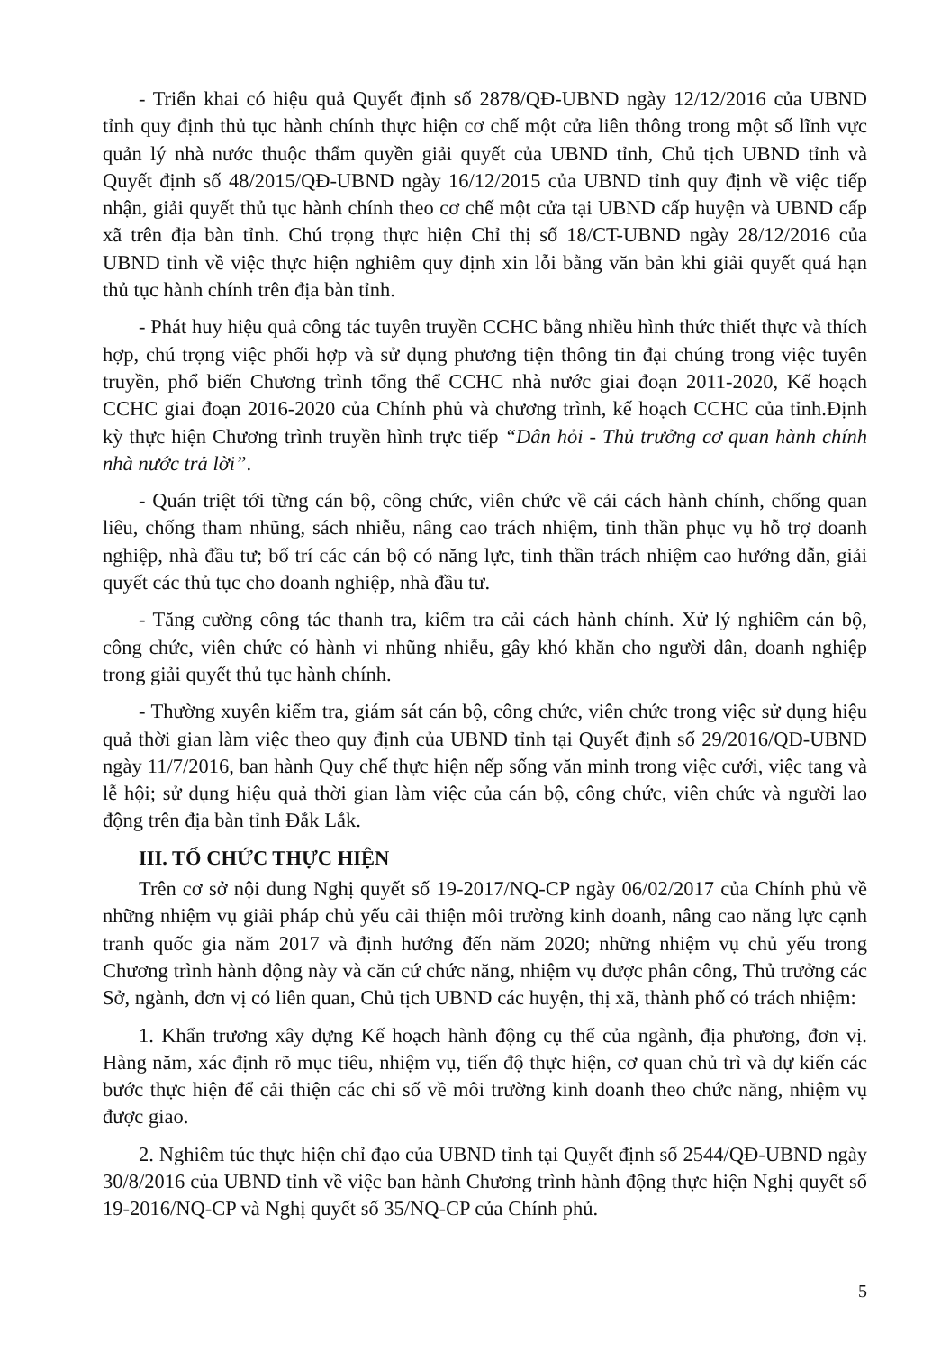- Triển khai có hiệu quả Quyết định số 2878/QĐ-UBND ngày 12/12/2016 của UBND tỉnh quy định thủ tục hành chính thực hiện cơ chế một cửa liên thông trong một số lĩnh vực quản lý nhà nước thuộc thẩm quyền giải quyết của UBND tỉnh, Chủ tịch UBND tỉnh và Quyết định số 48/2015/QĐ-UBND ngày 16/12/2015 của UBND tỉnh quy định về việc tiếp nhận, giải quyết thủ tục hành chính theo cơ chế một cửa tại UBND cấp huyện và UBND cấp xã trên địa bàn tỉnh. Chú trọng thực hiện Chỉ thị số 18/CT-UBND ngày 28/12/2016 của UBND tỉnh về việc thực hiện nghiêm quy định xin lỗi bằng văn bản khi giải quyết quá hạn thủ tục hành chính trên địa bàn tỉnh.
- Phát huy hiệu quả công tác tuyên truyền CCHC bằng nhiều hình thức thiết thực và thích hợp, chú trọng việc phối hợp và sử dụng phương tiện thông tin đại chúng trong việc tuyên truyền, phổ biến Chương trình tổng thể CCHC nhà nước giai đoạn 2011-2020, Kế hoạch CCHC giai đoạn 2016-2020 của Chính phủ và chương trình, kế hoạch CCHC của tỉnh.Định kỳ thực hiện Chương trình truyền hình trực tiếp “Dân hỏi - Thủ trưởng cơ quan hành chính nhà nước trả lời”.
- Quán triệt tới từng cán bộ, công chức, viên chức về cải cách hành chính, chống quan liêu, chống tham nhũng, sách nhiễu, nâng cao trách nhiệm, tinh thần phục vụ hỗ trợ doanh nghiệp, nhà đầu tư; bố trí các cán bộ có năng lực, tinh thần trách nhiệm cao hướng dẫn, giải quyết các thủ tục cho doanh nghiệp, nhà đầu tư.
- Tăng cường công tác thanh tra, kiểm tra cải cách hành chính. Xử lý nghiêm cán bộ, công chức, viên chức có hành vi nhũng nhiễu, gây khó khăn cho người dân, doanh nghiệp trong giải quyết thủ tục hành chính.
- Thường xuyên kiểm tra, giám sát cán bộ, công chức, viên chức trong việc sử dụng hiệu quả thời gian làm việc theo quy định của UBND tỉnh tại Quyết định số 29/2016/QĐ-UBND ngày 11/7/2016, ban hành Quy chế thực hiện nếp sống văn minh trong việc cưới, việc tang và lễ hội; sử dụng hiệu quả thời gian làm việc của cán bộ, công chức, viên chức và người lao động trên địa bàn tỉnh Đắk Lắk.
III. TỔ CHỨC THỰC HIỆN
Trên cơ sở nội dung Nghị quyết số 19-2017/NQ-CP ngày 06/02/2017 của Chính phủ về những nhiệm vụ giải pháp chủ yếu cải thiện môi trường kinh doanh, nâng cao năng lực cạnh tranh quốc gia năm 2017 và định hướng đến năm 2020; những nhiệm vụ chủ yếu trong Chương trình hành động này và căn cứ chức năng, nhiệm vụ được phân công, Thủ trưởng các Sở, ngành, đơn vị có liên quan, Chủ tịch UBND các huyện, thị xã, thành phố có trách nhiệm:
1. Khẩn trương xây dựng Kế hoạch hành động cụ thể của ngành, địa phương, đơn vị. Hàng năm, xác định rõ mục tiêu, nhiệm vụ, tiến độ thực hiện, cơ quan chủ trì và dự kiến các bước thực hiện để cải thiện các chỉ số về môi trường kinh doanh theo chức năng, nhiệm vụ được giao.
2. Nghiêm túc thực hiện chỉ đạo của UBND tỉnh tại Quyết định số 2544/QĐ-UBND ngày 30/8/2016 của UBND tỉnh về việc ban hành Chương trình hành động thực hiện Nghị quyết số 19-2016/NQ-CP và Nghị quyết số 35/NQ-CP của Chính phủ.
5